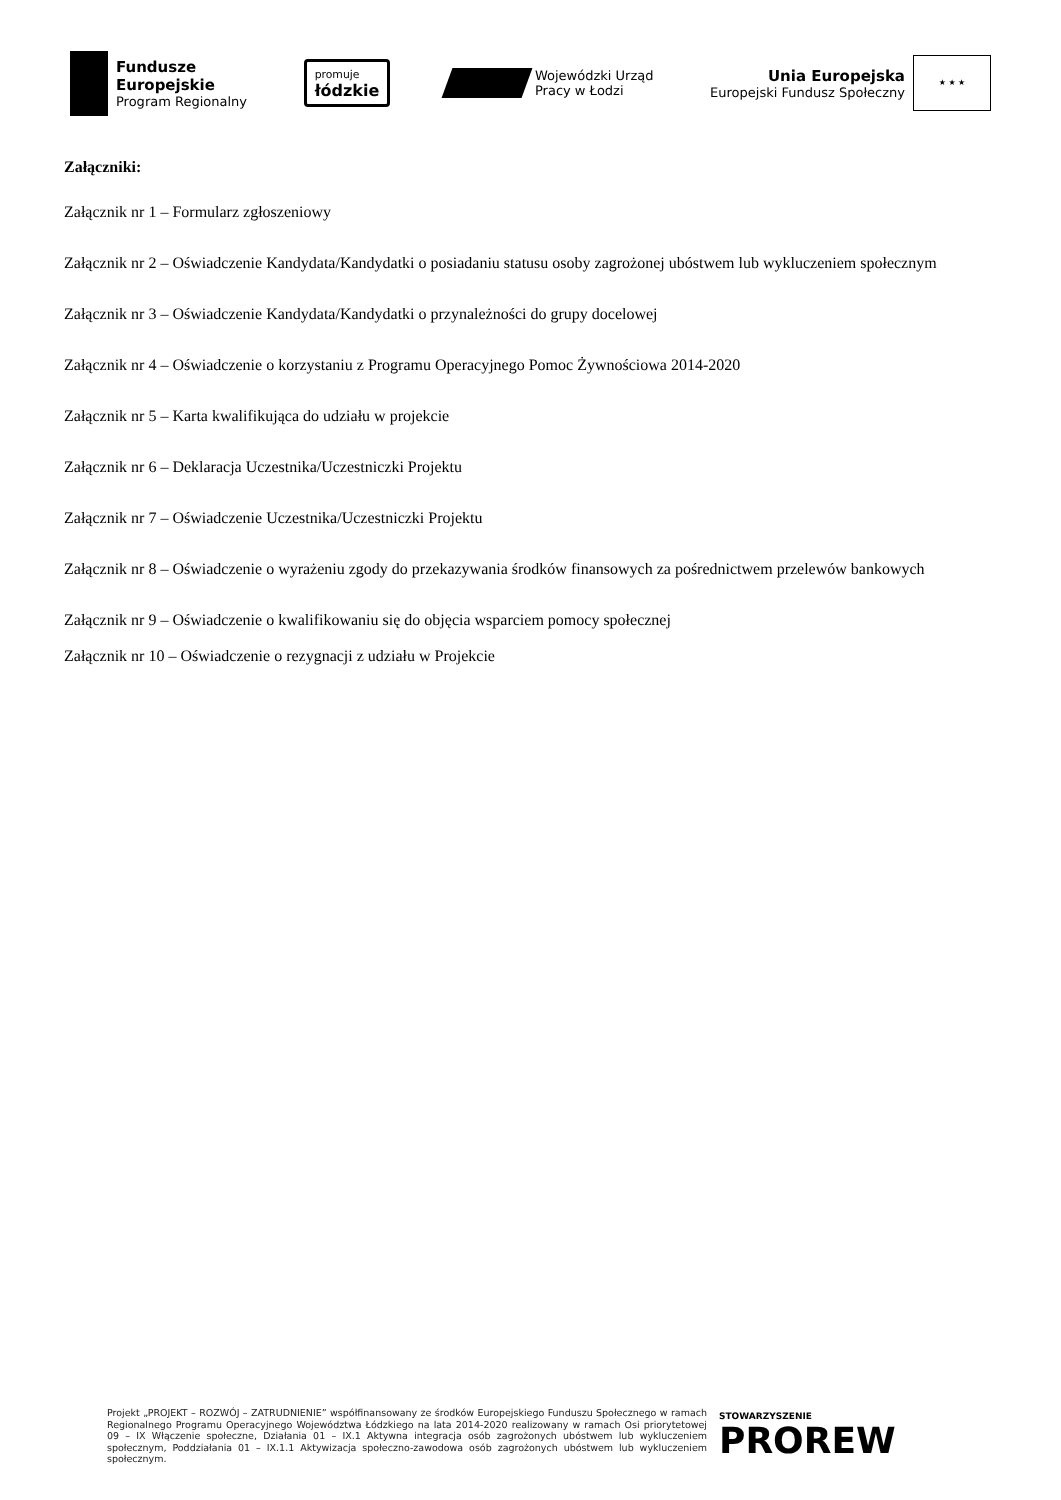Fundusze
Europejskie
Program Regionalny
promuje
łódzkie
Wojewódzki Urząd
Pracy w Łodzi
Unia Europejska
Europejski Fundusz Społeczny
★ ★ ★
Załączniki:
Załącznik nr 1 – Formularz zgłoszeniowy
Załącznik nr 2 – Oświadczenie Kandydata/Kandydatki o posiadaniu statusu osoby zagrożonej ubóstwem lub wykluczeniem społecznym
Załącznik nr 3 – Oświadczenie Kandydata/Kandydatki o przynależności do grupy docelowej
Załącznik nr 4 – Oświadczenie o korzystaniu z Programu Operacyjnego Pomoc Żywnościowa 2014-2020
Załącznik nr 5 – Karta kwalifikująca do udziału w projekcie
Załącznik nr 6 – Deklaracja Uczestnika/Uczestniczki Projektu
Załącznik nr 7 – Oświadczenie Uczestnika/Uczestniczki Projektu
Załącznik nr 8 – Oświadczenie o wyrażeniu zgody do przekazywania środków finansowych za pośrednictwem przelewów bankowych
Załącznik nr 9 – Oświadczenie o kwalifikowaniu się do objęcia wsparciem pomocy społecznej
Załącznik nr 10 – Oświadczenie o rezygnacji z udziału w Projekcie
Projekt „PROJEKT – ROZWÓJ – ZATRUDNIENIE” współfinansowany ze środków Europejskiego Funduszu Społecznego w ramach Regionalnego Programu Operacyjnego Województwa Łódzkiego na lata 2014-2020 realizowany w ramach Osi priorytetowej 09 – IX Włączenie społeczne, Działania 01 – IX.1 Aktywna integracja osób zagrożonych ubóstwem lub wykluczeniem społecznym, Poddziałania 01 – IX.1.1 Aktywizacja społeczno-zawodowa osób zagrożonych ubóstwem lub wykluczeniem społecznym.
STOWARZYSZENIE
PROREW